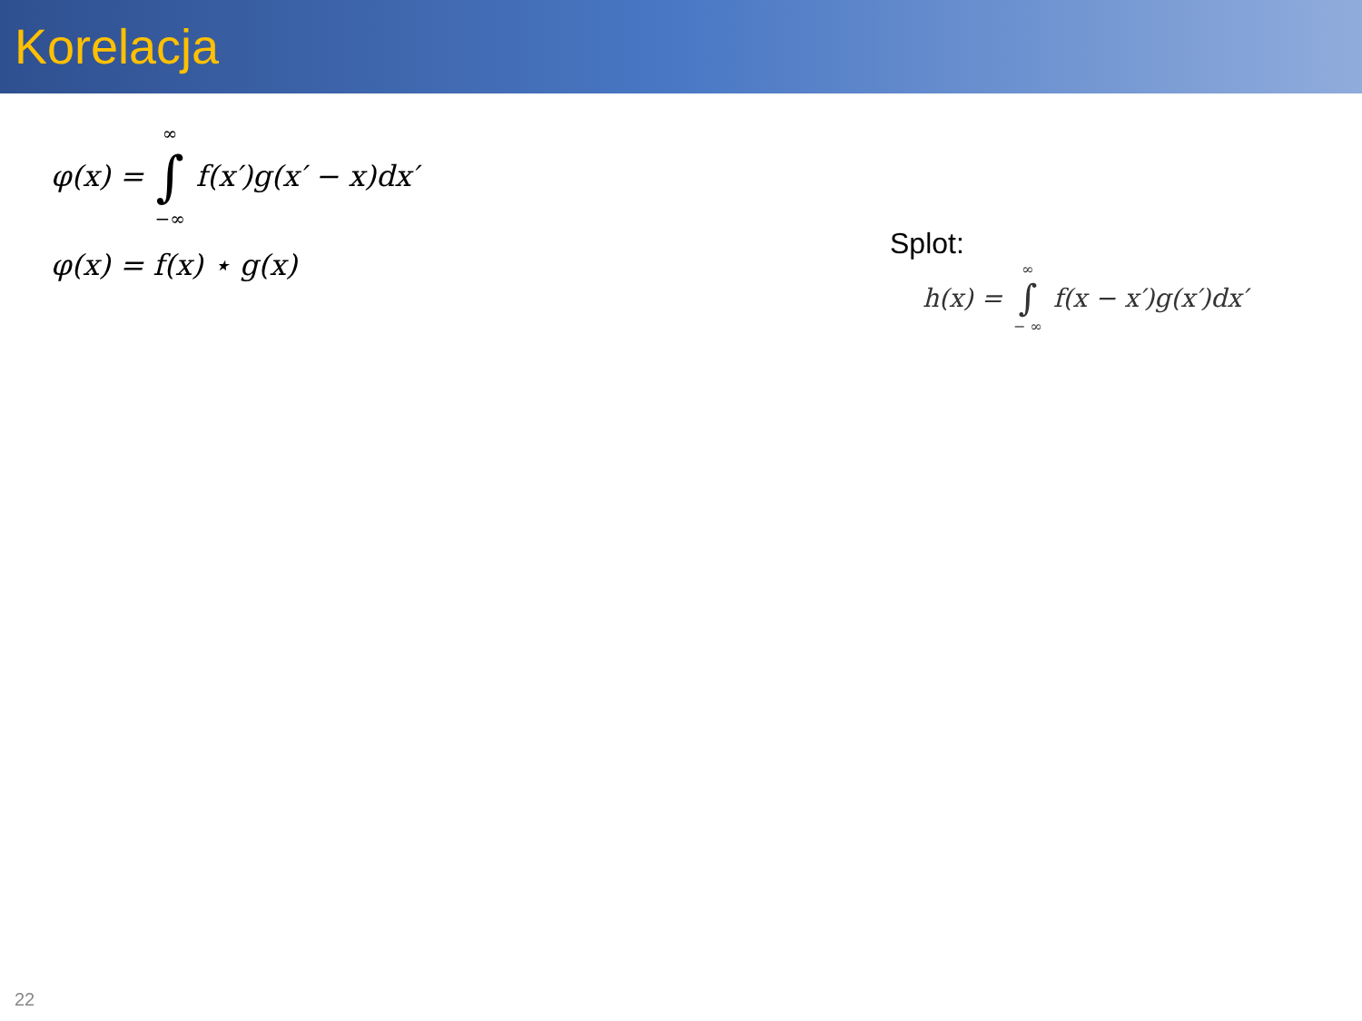Korelacja
φ(x) = ∞
∫
−∞ f(x′)g(x′ − x)dx′
φ(x) = f(x) ⋆ g(x)
Splot:
h(x) = ∞
∫
− ∞ f(x − x′)g(x′)dx′
22